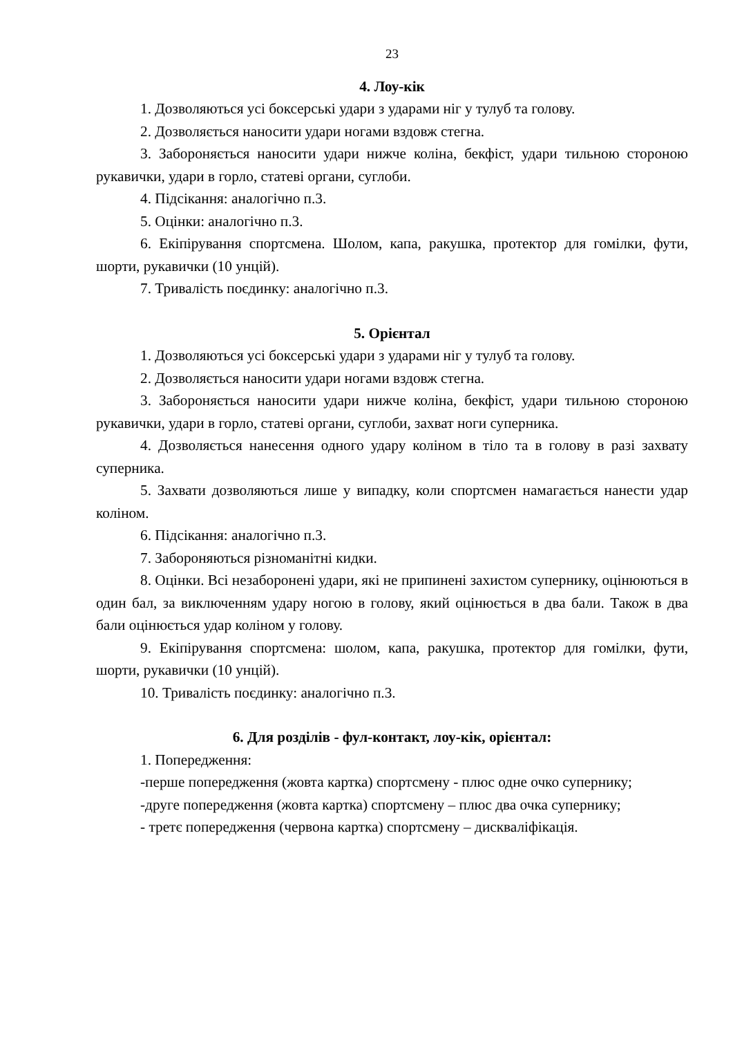23
4. Лоу-кік
1. Дозволяються усі боксерські удари з ударами ніг у тулуб та голову.
2. Дозволяється наносити удари ногами вздовж стегна.
3. Забороняється наносити удари нижче коліна, бекфіст, удари тильною стороною рукавички, удари в горло, статеві органи, суглоби.
4. Підсікання: аналогічно п.3.
5. Оцінки: аналогічно п.3.
6. Екіпірування спортсмена. Шолом, капа, ракушка, протектор для гомілки, фути, шорти, рукавички (10 унцій).
7. Тривалість поєдинку: аналогічно п.3.
5. Орієнтал
1. Дозволяються усі боксерські удари з ударами ніг у тулуб та голову.
2. Дозволяється наносити удари ногами вздовж стегна.
3. Забороняється наносити удари нижче коліна, бекфіст, удари тильною стороною рукавички, удари в горло, статеві органи, суглоби, захват ноги суперника.
4. Дозволяється нанесення одного удару коліном в тіло та в голову в разі захвату суперника.
5. Захвати дозволяються лише у випадку, коли спортсмен намагається нанести удар коліном.
6. Підсікання: аналогічно п.3.
7. Забороняються різноманітні кидки.
8. Оцінки. Всі незаборонені удари, які не припинені захистом супернику, оцінюються в один бал, за виключенням удару ногою в голову, який оцінюється в два бали. Також в два бали оцінюється удар коліном у голову.
9. Екіпірування спортсмена: шолом, капа, ракушка, протектор для гомілки, фути, шорти, рукавички (10 унцій).
10. Тривалість поєдинку: аналогічно п.3.
6. Для розділів - фул-контакт, лоу-кік, орієнтал:
1. Попередження:
-перше попередження (жовта картка) спортсмену - плюс одне очко супернику;
-друге попередження (жовта картка) спортсмену – плюс два очка супернику;
- третє попередження (червона картка) спортсмену – дискваліфікація.